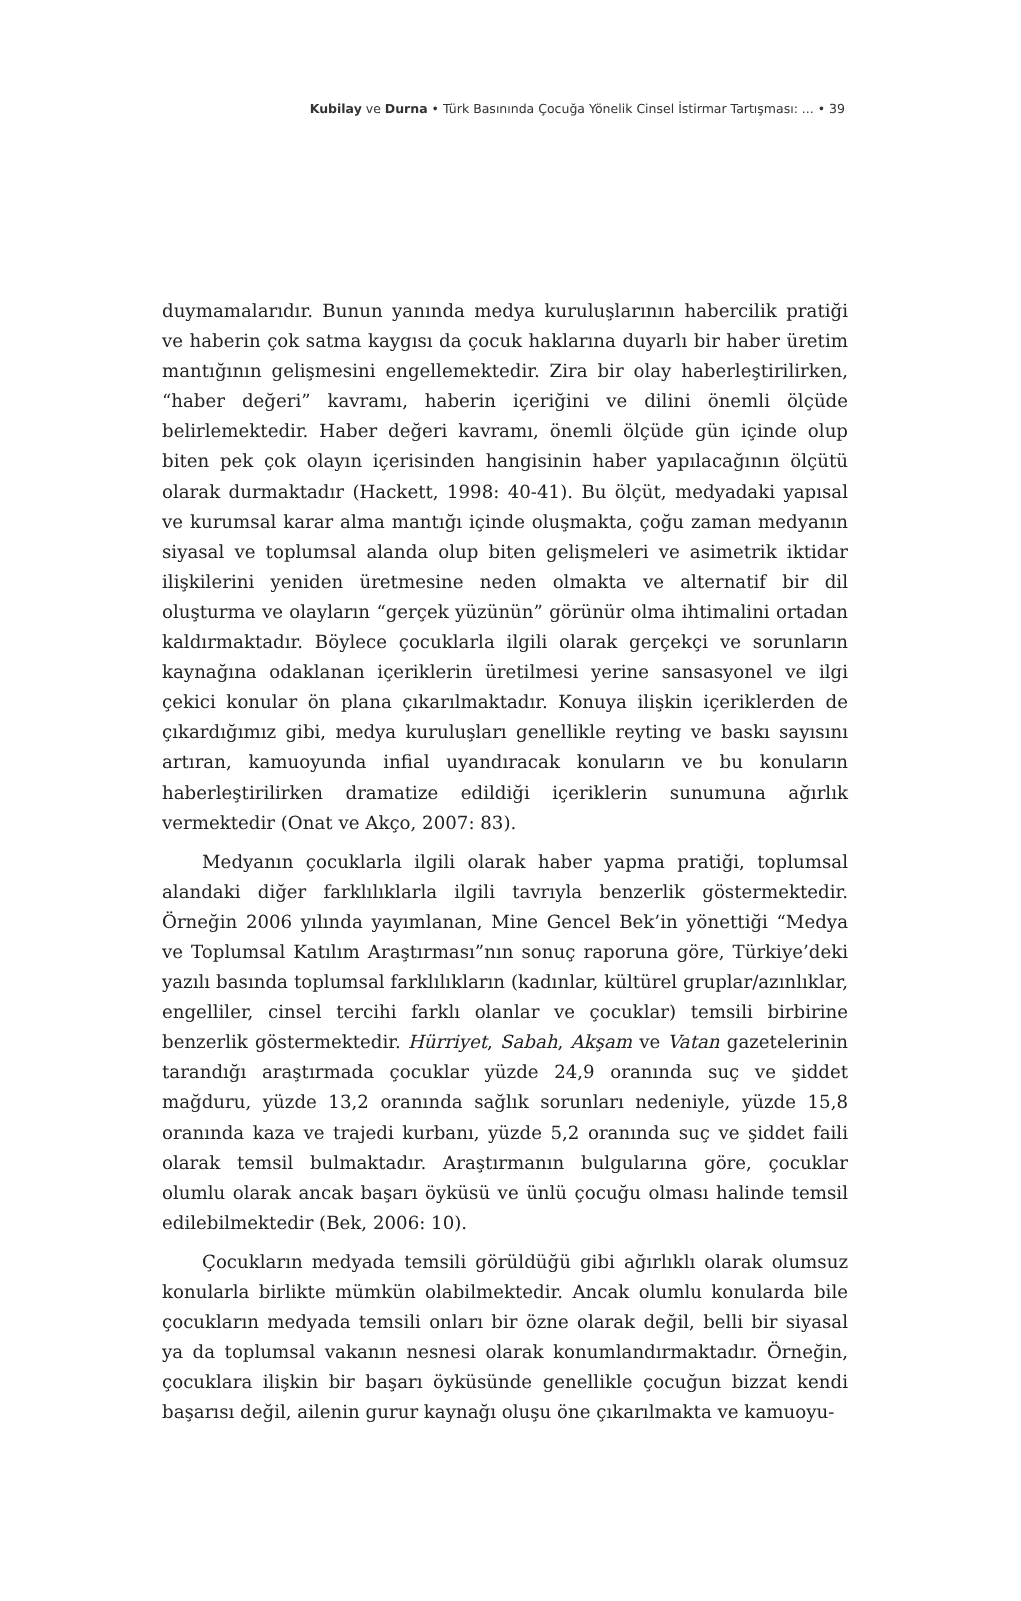Kubilay ve Durna • Türk Basınında Çocuğa Yönelik Cinsel İstirmar Tartışması: ... • 39
duymamalarıdır. Bunun yanında medya kuruluşlarının habercilik pratiği ve haberin çok satma kaygısı da çocuk haklarına duyarlı bir haber üretim mantığının gelişmesini engellemektedir. Zira bir olay haberleştirilirken, “haber değeri” kavramı, haberin içeriğini ve dilini önemli ölçüde belirlemektedir. Haber değeri kavramı, önemli ölçüde gün içinde olup biten pek çok olayın içerisinden hangisinin haber yapılacağının ölçütü olarak durmaktadır (Hackett, 1998: 40-41). Bu ölçüt, medyadaki yapısal ve kurumsal karar alma mantığı içinde oluşmakta, çoğu zaman medyanın siyasal ve toplumsal alanda olup biten gelişmeleri ve asimetrik iktidar ilişkilerini yeniden üretmesine neden olmakta ve alternatif bir dil oluşturma ve olayların “gerçek yüzünün” görünür olma ihtimalini ortadan kaldırmaktadır. Böylece çocuklarla ilgili olarak gerçekçi ve sorunların kaynağına odaklanan içeriklerin üretilmesi yerine sansasyonel ve ilgi çekici konular ön plana çıkarılmaktadır. Konuya ilişkin içeriklerden de çıkardığımız gibi, medya kuruluşları genellikle reyting ve baskı sayısını artıran, kamuoyunda infial uyandıracak konuların ve bu konuların haberleştirilirken dramatize edildiği içeriklerin sunumuna ağırlık vermektedir (Onat ve Akço, 2007: 83).
Medyanın çocuklarla ilgili olarak haber yapma pratiği, toplumsal alandaki diğer farklılıklarla ilgili tavrıyla benzerlik göstermektedir. Örneğin 2006 yılında yayımlanan, Mine Gencel Bek’in yönettiği “Medya ve Toplumsal Katılım Araştırması”nın sonuç raporuna göre, Türkiye’deki yazılı basında toplumsal farklılıkların (kadınlar, kültürel gruplar/azınlıklar, engelliler, cinsel tercihi farklı olanlar ve çocuklar) temsili birbirine benzerlik göstermektedir. Hürriyet, Sabah, Akşam ve Vatan gazetelerinin tarandığı araştırmada çocuklar yüzde 24,9 oranında suç ve şiddet mağduru, yüzde 13,2 oranında sağlık sorunları nedeniyle, yüzde 15,8 oranında kaza ve trajedi kurbanı, yüzde 5,2 oranında suç ve şiddet faili olarak temsil bulmaktadır. Araştırmanın bulgularına göre, çocuklar olumlu olarak ancak başarı öyküsü ve ünlü çocuğu olması halinde temsil edilebilmektedir (Bek, 2006: 10).
Çocukların medyada temsili görüldüğü gibi ağırlıklı olarak olumsuz konularla birlikte mümkün olabilmektedir. Ancak olumlu konularda bile çocukların medyada temsili onları bir özne olarak değil, belli bir siyasal ya da toplumsal vakanın nesnesi olarak konumlandırmaktadır. Örneğin, çocuklara ilişkin bir başarı öyküsünde genellikle çocuğun bizzat kendi başarısı değil, ailenin gurur kaynağı oluşu öne çıkarılmakta ve kamuoyu-